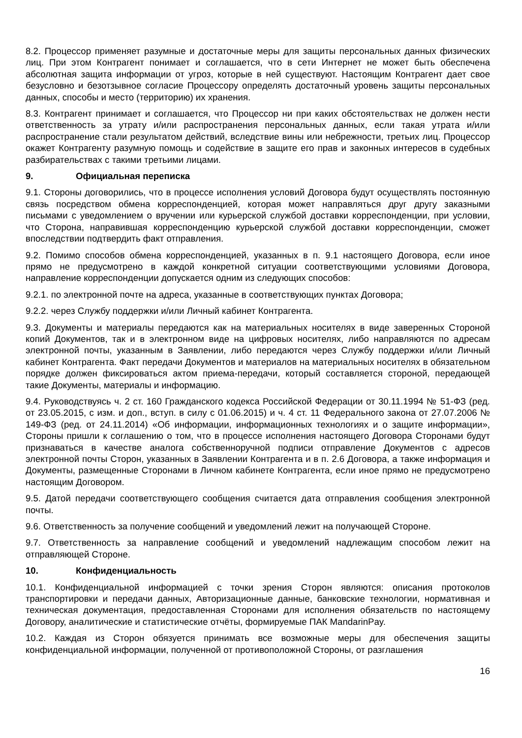8.2. Процессор применяет разумные и достаточные меры для защиты персональных данных физических лиц. При этом Контрагент понимает и соглашается, что в сети Интернет не может быть обеспечена абсолютная защита информации от угроз, которые в ней существуют. Настоящим Контрагент дает свое безусловно и безотзывное согласие Процессору определять достаточный уровень защиты персональных данных, способы и место (территорию) их хранения.
8.3. Контрагент принимает и соглашается, что Процессор ни при каких обстоятельствах не должен нести ответственность за утрату и/или распространения персональных данных, если такая утрата и/или распространение стали результатом действий, вследствие вины или небрежности, третьих лиц. Процессор окажет Контрагенту разумную помощь и содействие в защите его прав и законных интересов в судебных разбирательствах с такими третьими лицами.
9. Официальная переписка
9.1. Стороны договорились, что в процессе исполнения условий Договора будут осуществлять постоянную связь посредством обмена корреспонденцией, которая может направляться друг другу заказными письмами с уведомлением о вручении или курьерской службой доставки корреспонденции, при условии, что Сторона, направившая корреспонденцию курьерской службой доставки корреспонденции, сможет впоследствии подтвердить факт отправления.
9.2. Помимо способов обмена корреспонденцией, указанных в п. 9.1 настоящего Договора, если иное прямо не предусмотрено в каждой конкретной ситуации соответствующими условиями Договора, направление корреспонденции допускается одним из следующих способов:
9.2.1. по электронной почте на адреса, указанные в соответствующих пунктах Договора;
9.2.2. через Службу поддержки и/или Личный кабинет Контрагента.
9.3. Документы и материалы передаются как на материальных носителях в виде заверенных Стороной копий Документов, так и в электронном виде на цифровых носителях, либо направляются по адресам электронной почты, указанным в Заявлении, либо передаются через Службу поддержки и/или Личный кабинет Контрагента. Факт передачи Документов и материалов на материальных носителях в обязательном порядке должен фиксироваться актом приема-передачи, который составляется стороной, передающей такие Документы, материалы и информацию.
9.4. Руководствуясь ч. 2 ст. 160 Гражданского кодекса Российской Федерации от 30.11.1994 № 51-ФЗ (ред. от 23.05.2015, с изм. и доп., вступ. в силу с 01.06.2015) и ч. 4 ст. 11 Федерального закона от 27.07.2006 № 149-ФЗ (ред. от 24.11.2014) «Об информации, информационных технологиях и о защите информации», Стороны пришли к соглашению о том, что в процессе исполнения настоящего Договора Сторонами будут признаваться в качестве аналога собственноручной подписи отправление Документов с адресов электронной почты Сторон, указанных в Заявлении Контрагента и в п. 2.6 Договора, а также информация и Документы, размещенные Сторонами в Личном кабинете Контрагента, если иное прямо не предусмотрено настоящим Договором.
9.5. Датой передачи соответствующего сообщения считается дата отправления сообщения электронной почты.
9.6. Ответственность за получение сообщений и уведомлений лежит на получающей Стороне.
9.7. Ответственность за направление сообщений и уведомлений надлежащим способом лежит на отправляющей Стороне.
10. Конфиденциальность
10.1. Конфиденциальной информацией с точки зрения Сторон являются: описания протоколов транспортировки и передачи данных, Авторизационные данные, банковские технологии, нормативная и техническая документация, предоставленная Сторонами для исполнения обязательств по настоящему Договору, аналитические и статистические отчёты, формируемые ПАК MandarinPay.
10.2. Каждая из Сторон обязуется принимать все возможные меры для обеспечения защиты конфиденциальной информации, полученной от противоположной Стороны, от разглашения
16